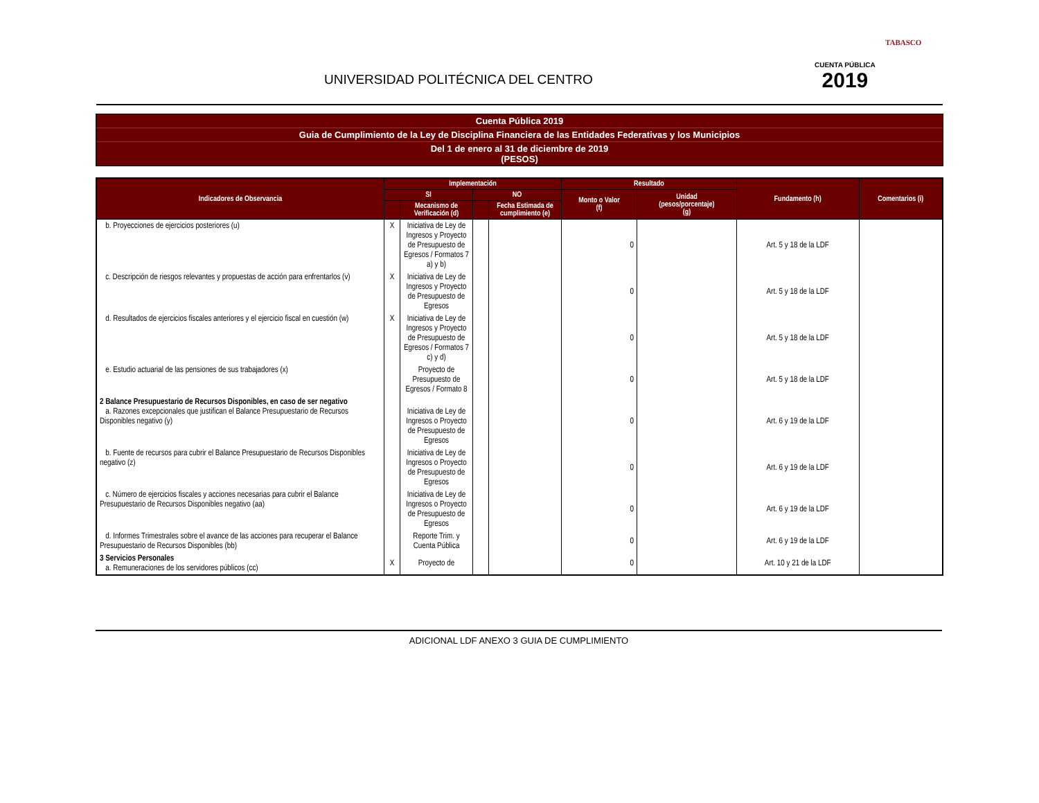UNIVERSIDAD POLITÉCNICA DEL CENTRO
CUENTA PÚBLICA
2019
TABASCO
Cuenta Pública 2019
Guia de Cumplimiento de la Ley de Disciplina Financiera de las Entidades Federativas y los Municipios
Del 1 de enero al 31 de diciembre de 2019
(PESOS)
| Indicadores de Observancia | Implementación | | | | Resultado | | Fundamento (h) | Comentarios (i) |
| --- | --- | --- | --- | --- | --- | --- | --- | --- |
| | SI | | NO | | Monto o Valor (f) | Unidad (pesos/porcentaje) (g) | | |
| | | Mecanismo de Verificación (d) | | Fecha Estimada de cumplimiento (e) | | | | |
| b. Proyecciones de ejercicios posteriores (u) | X | Iniciativa de Ley de Ingresos y Proyecto de Presupuesto de Egresos / Formatos 7 a) y b) | | | 0 | | Art. 5 y 18 de la LDF | |
| c. Descripción de riesgos relevantes y propuestas de acción para enfrentarlos (v) | X | Iniciativa de Ley de Ingresos y Proyecto de Presupuesto de Egresos | | | 0 | | Art. 5 y 18 de la LDF | |
| d. Resultados de ejercicios fiscales anteriores y el ejercicio fiscal en cuestión (w) | X | Iniciativa de Ley de Ingresos y Proyecto de Presupuesto de Egresos / Formatos 7 c) y d) | | | 0 | | Art. 5 y 18 de la LDF | |
| e. Estudio actuarial de las pensiones de sus trabajadores (x) | | Proyecto de Presupuesto de Egresos / Formato 8 | | | 0 | | Art. 5 y 18 de la LDF | |
| 2 Balance Presupuestario de Recursos Disponibles, en caso de ser negativo a. Razones excepcionales que justifican el Balance Presupuestario de Recursos Disponibles negativo (y) | | Iniciativa de Ley de Ingresos o Proyecto de Presupuesto de Egresos | | | 0 | | Art. 6 y 19 de la LDF | |
| b. Fuente de recursos para cubrir el Balance Presupuestario de Recursos Disponibles negativo (z) | | Iniciativa de Ley de Ingresos o Proyecto de Presupuesto de Egresos | | | 0 | | Art. 6 y 19 de la LDF | |
| c. Número de ejercicios fiscales y acciones necesarias para cubrir el Balance Presupuestario de Recursos Disponibles negativo (aa) | | Iniciativa de Ley de Ingresos o Proyecto de Presupuesto de Egresos | | | 0 | | Art. 6 y 19 de la LDF | |
| d. Informes Trimestrales sobre el avance de las acciones para recuperar el Balance Presupuestario de Recursos Disponibles (bb) | | Reporte Trim. y Cuenta Pública | | | 0 | | Art. 6 y 19 de la LDF | |
| 3 Servicios Personales a. Remuneraciones de los servidores públicos (cc) | X | Proyecto de | | | 0 | | Art. 10 y 21 de la LDF | |
ADICIONAL LDF ANEXO 3 GUIA DE CUMPLIMIENTO